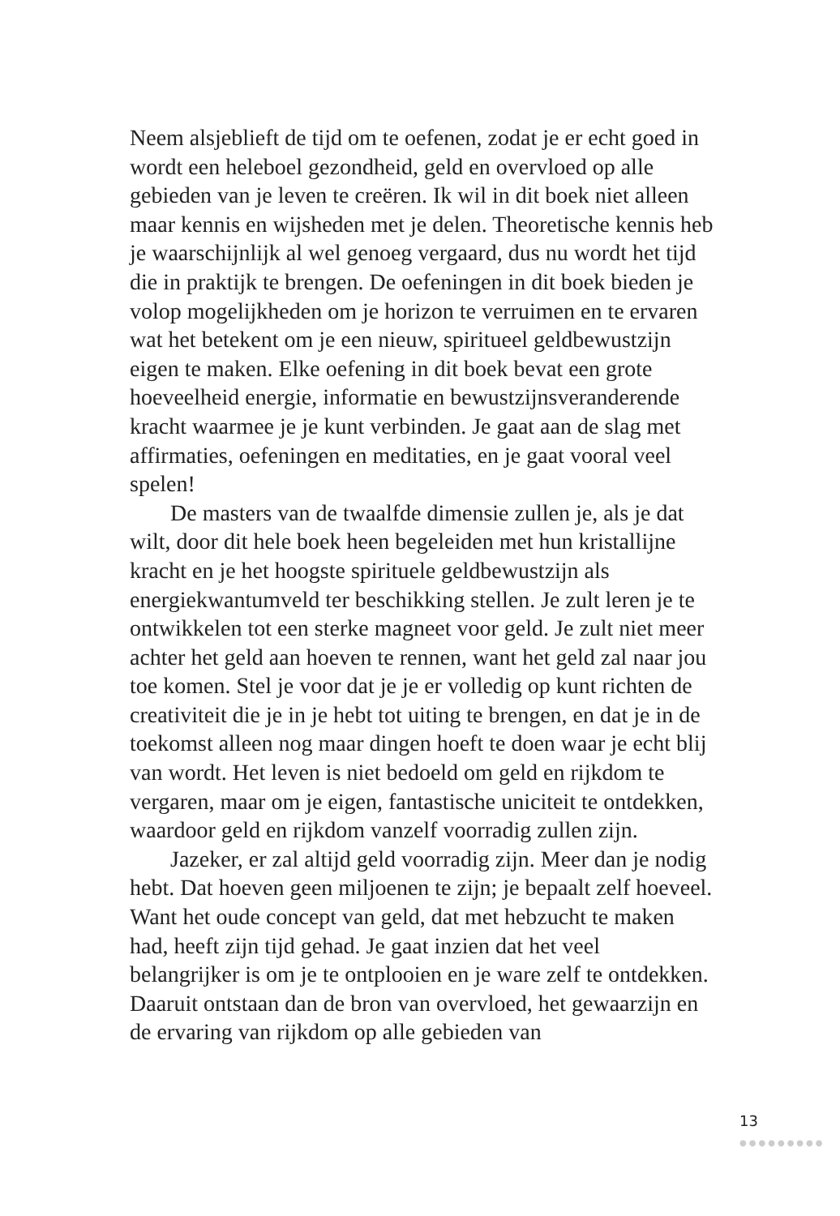Neem alsjeblieft de tijd om te oefenen, zodat je er echt goed in wordt een heleboel gezondheid, geld en overvloed op alle gebieden van je leven te creëren. Ik wil in dit boek niet alleen maar kennis en wijsheden met je delen. Theoretische kennis heb je waarschijnlijk al wel genoeg vergaard, dus nu wordt het tijd die in praktijk te brengen. De oefeningen in dit boek bieden je volop mogelijkheden om je horizon te verruimen en te ervaren wat het betekent om je een nieuw, spiritueel geldbewustzijn eigen te maken. Elke oefening in dit boek bevat een grote hoeveelheid energie, informatie en bewustzijnsveranderende kracht waarmee je je kunt verbinden. Je gaat aan de slag met affirmaties, oefeningen en meditaties, en je gaat vooral veel spelen!
De masters van de twaalfde dimensie zullen je, als je dat wilt, door dit hele boek heen begeleiden met hun kristallijne kracht en je het hoogste spirituele geldbewustzijn als energiekwantumveld ter beschikking stellen. Je zult leren je te ontwikkelen tot een sterke magneet voor geld. Je zult niet meer achter het geld aan hoeven te rennen, want het geld zal naar jou toe komen. Stel je voor dat je je er volledig op kunt richten de creativiteit die je in je hebt tot uiting te brengen, en dat je in de toekomst alleen nog maar dingen hoeft te doen waar je echt blij van wordt. Het leven is niet bedoeld om geld en rijkdom te vergaren, maar om je eigen, fantastische uniciteit te ontdekken, waardoor geld en rijkdom vanzelf voorradig zullen zijn.
Jazeker, er zal altijd geld voorradig zijn. Meer dan je nodig hebt. Dat hoeven geen miljoenen te zijn; je bepaalt zelf hoeveel. Want het oude concept van geld, dat met hebzucht te maken had, heeft zijn tijd gehad. Je gaat inzien dat het veel belangrijker is om je te ontplooien en je ware zelf te ontdekken. Daaruit ontstaan dan de bron van overvloed, het gewaarzijn en de ervaring van rijkdom op alle gebieden van
13
●●●●●●●●●